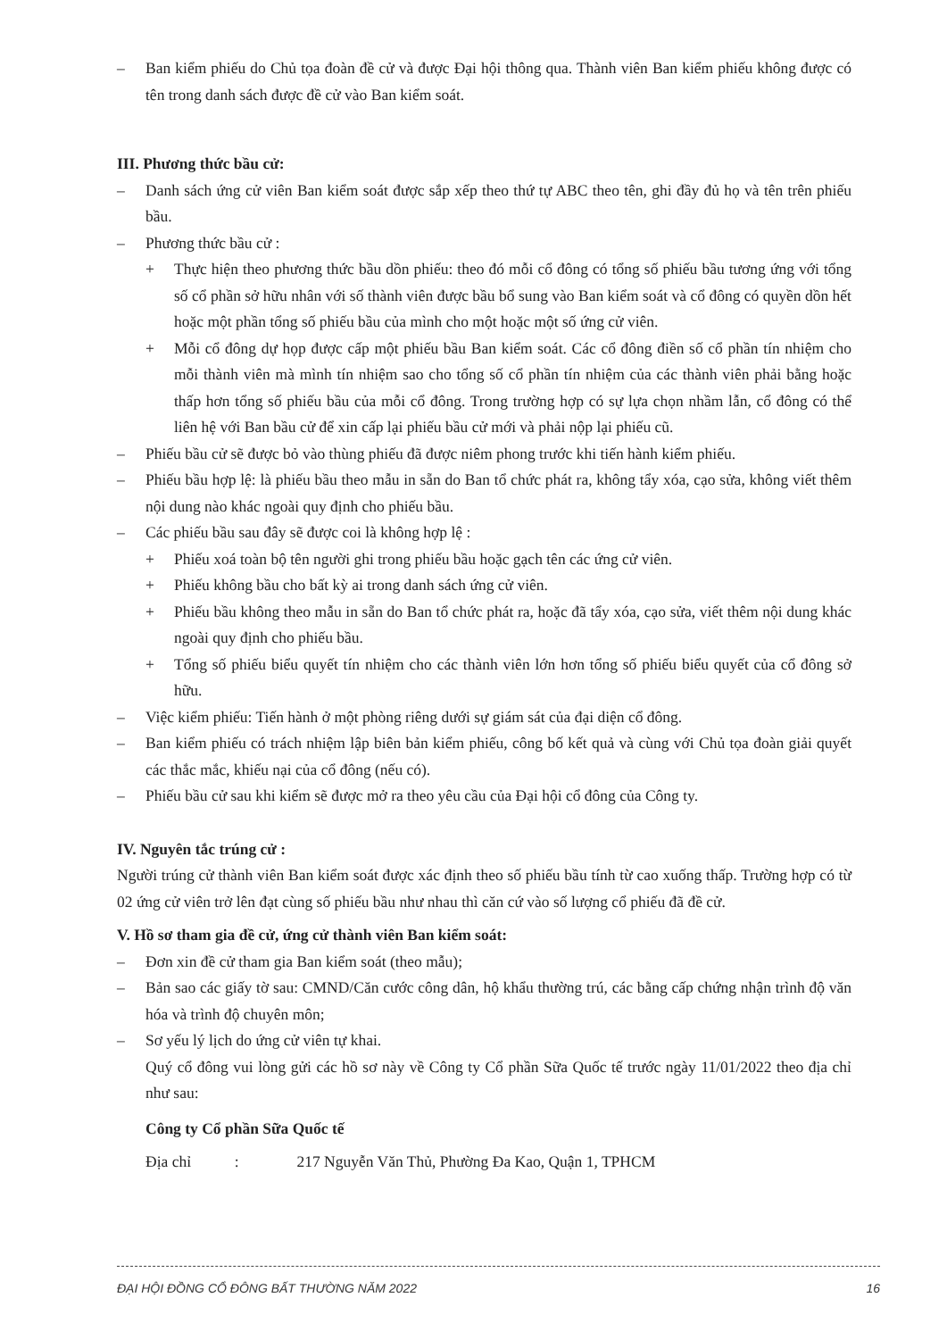– Ban kiểm phiếu do Chủ tọa đoàn đề cử và được Đại hội thông qua. Thành viên Ban kiểm phiếu không được có tên trong danh sách được đề cử vào Ban kiểm soát.
III. Phương thức bầu cử:
– Danh sách ứng cử viên Ban kiểm soát được sắp xếp theo thứ tự ABC theo tên, ghi đầy đủ họ và tên trên phiếu bầu.
– Phương thức bầu cử :
+ Thực hiện theo phương thức bầu dồn phiếu: theo đó mỗi cổ đông có tổng số phiếu bầu tương ứng với tổng số cổ phần sở hữu nhân với số thành viên được bầu bổ sung vào Ban kiểm soát và cổ đông có quyền dồn hết hoặc một phần tổng số phiếu bầu của mình cho một hoặc một số ứng cử viên.
+ Mỗi cổ đông dự họp được cấp một phiếu bầu Ban kiểm soát. Các cổ đông điền số cổ phần tín nhiệm cho mỗi thành viên mà mình tín nhiệm sao cho tổng số cổ phần tín nhiệm của các thành viên phải bằng hoặc thấp hơn tổng số phiếu bầu của mỗi cổ đông. Trong trường hợp có sự lựa chọn nhầm lẫn, cổ đông có thể liên hệ với Ban bầu cử để xin cấp lại phiếu bầu cử mới và phải nộp lại phiếu cũ.
– Phiếu bầu cử sẽ được bỏ vào thùng phiếu đã được niêm phong trước khi tiến hành kiểm phiếu.
– Phiếu bầu hợp lệ: là phiếu bầu theo mẫu in sẵn do Ban tổ chức phát ra, không tẩy xóa, cạo sửa, không viết thêm nội dung nào khác ngoài quy định cho phiếu bầu.
– Các phiếu bầu sau đây sẽ được coi là không hợp lệ :
+ Phiếu xoá toàn bộ tên người ghi trong phiếu bầu hoặc gạch tên các ứng cử viên.
+ Phiếu không bầu cho bất kỳ ai trong danh sách ứng cử viên.
+ Phiếu bầu không theo mẫu in sẵn do Ban tổ chức phát ra, hoặc đã tẩy xóa, cạo sửa, viết thêm nội dung khác ngoài quy định cho phiếu bầu.
+ Tổng số phiếu biểu quyết tín nhiệm cho các thành viên lớn hơn tổng số phiếu biểu quyết của cổ đông sở hữu.
– Việc kiểm phiếu: Tiến hành ở một phòng riêng dưới sự giám sát của đại diện cổ đông.
– Ban kiểm phiếu có trách nhiệm lập biên bản kiểm phiếu, công bố kết quả và cùng với Chủ tọa đoàn giải quyết các thắc mắc, khiếu nại của cổ đông (nếu có).
– Phiếu bầu cử sau khi kiểm sẽ được mở ra theo yêu cầu của Đại hội cổ đông của Công ty.
IV. Nguyên tắc trúng cử :
Người trúng cử thành viên Ban kiểm soát được xác định theo số phiếu bầu tính từ cao xuống thấp. Trường hợp có từ 02 ứng cử viên trở lên đạt cùng số phiếu bầu như nhau thì căn cứ vào số lượng cổ phiếu đã đề cử.
V. Hồ sơ tham gia đề cử, ứng cử thành viên Ban kiểm soát:
– Đơn xin đề cử tham gia Ban kiểm soát (theo mẫu);
– Bản sao các giấy tờ sau: CMND/Căn cước công dân, hộ khẩu thường trú, các bằng cấp chứng nhận trình độ văn hóa và trình độ chuyên môn;
– Sơ yếu lý lịch do ứng cử viên tự khai.
Quý cổ đông vui lòng gửi các hồ sơ này về Công ty Cổ phần Sữa Quốc tế trước ngày 11/01/2022 theo địa chỉ như sau:
Công ty Cổ phần Sữa Quốc tế
Địa chỉ : 217 Nguyễn Văn Thủ, Phường Đa Kao, Quận 1, TPHCM
ĐẠI HỘI ĐỒNG CỔ ĐÔNG BẤT THƯỜNG NĂM 2022 16